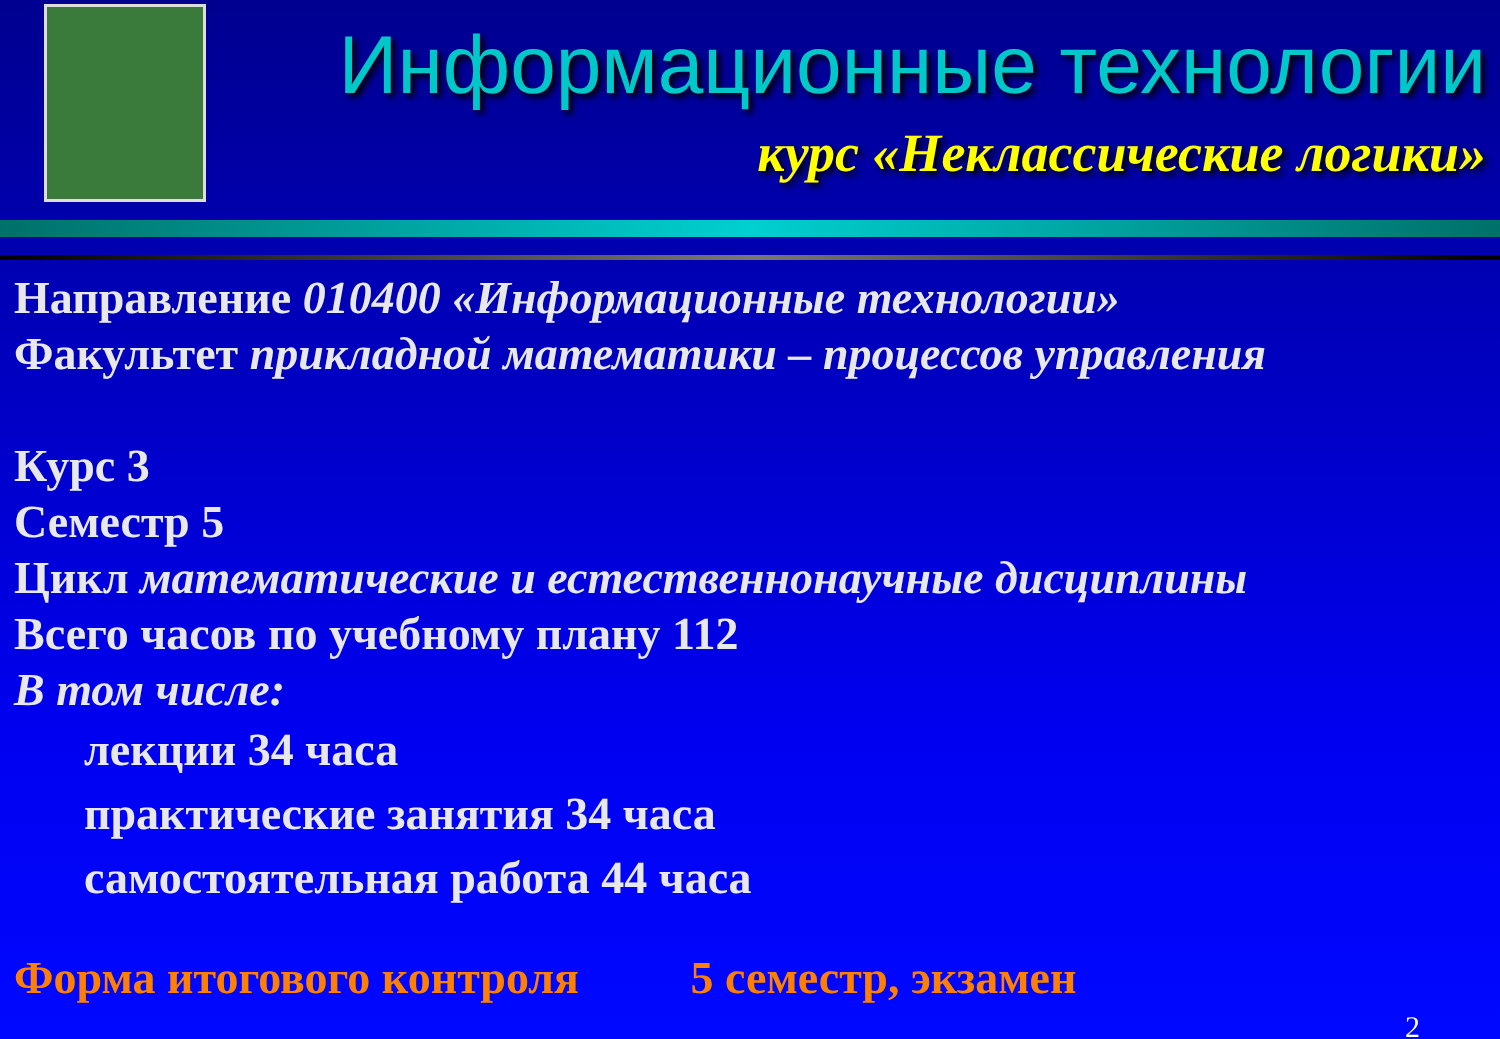Информационные технологии
курс «Неклассические логики»
Направление 010400 «Информационные технологии»
Факультет прикладной математики – процессов управления
Курс 3
Семестр 5
Цикл математические и естественнонаучные дисциплины
Всего часов по учебному плану 112
В том числе:
лекции 34 часа
практические занятия 34 часа
самостоятельная работа 44 часа
Форма итогового контроля 5 семестр, экзамен
2